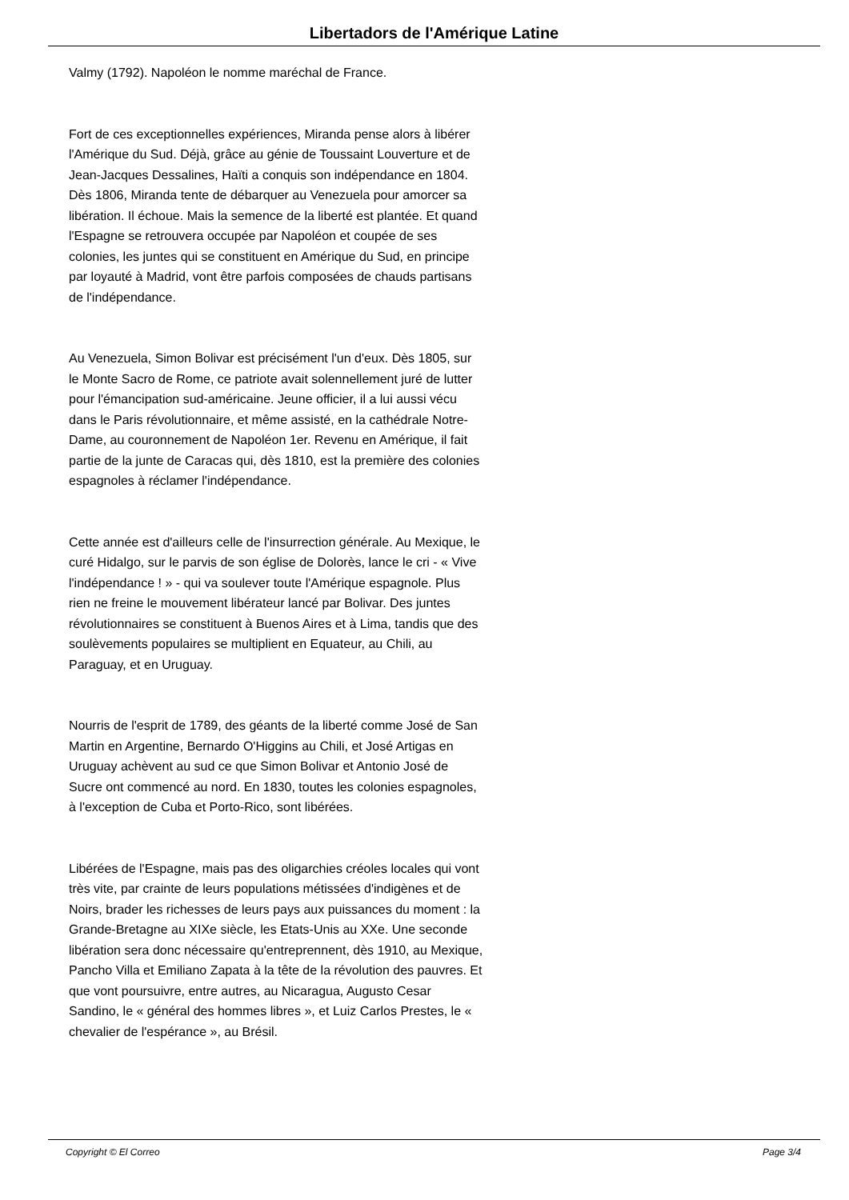Libertadors de l'Amérique Latine
Valmy (1792). Napoléon le nomme maréchal de France.
Fort de ces exceptionnelles expériences, Miranda pense alors à libérer l'Amérique du Sud. Déjà, grâce au génie de Toussaint Louverture et de Jean-Jacques Dessalines, Haïti a conquis son indépendance en 1804. Dès 1806, Miranda tente de débarquer au Venezuela pour amorcer sa libération. Il échoue. Mais la semence de la liberté est plantée. Et quand l'Espagne se retrouvera occupée par Napoléon et coupée de ses colonies, les juntes qui se constituent en Amérique du Sud, en principe par loyauté à Madrid, vont être parfois composées de chauds partisans de l'indépendance.
Au Venezuela, Simon Bolivar est précisément l'un d'eux. Dès 1805, sur le Monte Sacro de Rome, ce patriote avait solennellement juré de lutter pour l'émancipation sud-américaine. Jeune officier, il a lui aussi vécu dans le Paris révolutionnaire, et même assisté, en la cathédrale Notre-Dame, au couronnement de Napoléon 1er. Revenu en Amérique, il fait partie de la junte de Caracas qui, dès 1810, est la première des colonies espagnoles à réclamer l'indépendance.
Cette année est d'ailleurs celle de l'insurrection générale. Au Mexique, le curé Hidalgo, sur le parvis de son église de Dolorès, lance le cri - « Vive l'indépendance ! » - qui va soulever toute l'Amérique espagnole. Plus rien ne freine le mouvement libérateur lancé par Bolivar. Des juntes révolutionnaires se constituent à Buenos Aires et à Lima, tandis que des soulèvements populaires se multiplient en Equateur, au Chili, au Paraguay, et en Uruguay.
Nourris de l'esprit de 1789, des géants de la liberté comme José de San Martin en Argentine, Bernardo O'Higgins au Chili, et José Artigas en Uruguay achèvent au sud ce que Simon Bolivar et Antonio José de Sucre ont commencé au nord. En 1830, toutes les colonies espagnoles, à l'exception de Cuba et Porto-Rico, sont libérées.
Libérées de l'Espagne, mais pas des oligarchies créoles locales qui vont très vite, par crainte de leurs populations métissées d'indigènes et de Noirs, brader les richesses de leurs pays aux puissances du moment : la Grande-Bretagne au XIXe siècle, les Etats-Unis au XXe. Une seconde libération sera donc nécessaire qu'entreprennent, dès 1910, au Mexique, Pancho Villa et Emiliano Zapata à la tête de la révolution des pauvres. Et que vont poursuivre, entre autres, au Nicaragua, Augusto Cesar Sandino, le « général des hommes libres », et Luiz Carlos Prestes, le « chevalier de l'espérance », au Brésil.
Copyright © El Correo Page 3/4